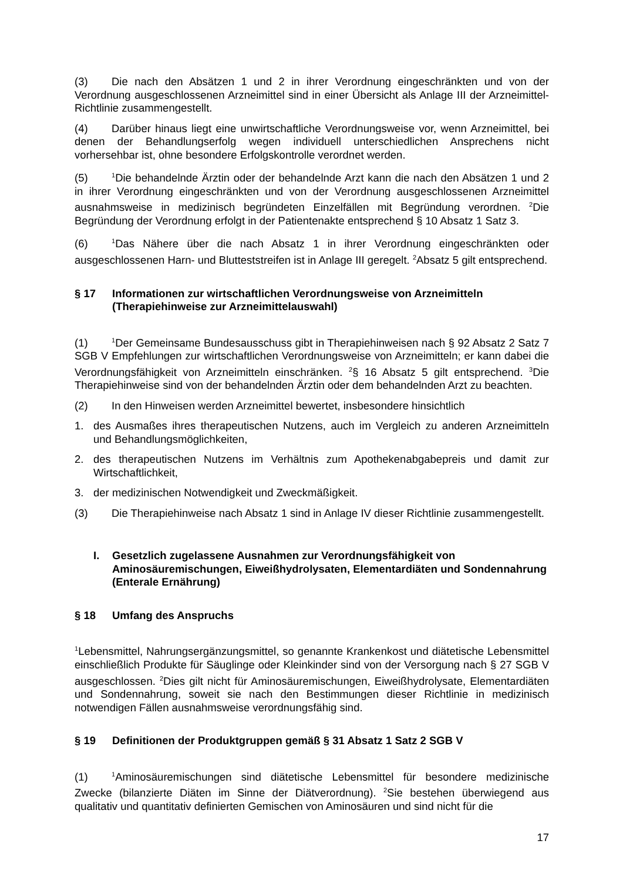(3) Die nach den Absätzen 1 und 2 in ihrer Verordnung eingeschränkten und von der Verordnung ausgeschlossenen Arzneimittel sind in einer Übersicht als Anlage III der Arzneimittel-Richtlinie zusammengestellt.
(4) Darüber hinaus liegt eine unwirtschaftliche Verordnungsweise vor, wenn Arzneimittel, bei denen der Behandlungserfolg wegen individuell unterschiedlichen Ansprechens nicht vorhersehbar ist, ohne besondere Erfolgskontrolle verordnet werden.
(5)<sup>1</sup>Die behandelnde Ärztin oder der behandelnde Arzt kann die nach den Absätzen 1 und 2 in ihrer Verordnung eingeschränkten und von der Verordnung ausgeschlossenen Arzneimittel ausnahmsweise in medizinisch begründeten Einzelfällen mit Begründung verordnen. <sup>2</sup>Die Begründung der Verordnung erfolgt in der Patientenakte entsprechend § 10 Absatz 1 Satz 3.
(6)<sup>1</sup>Das Nähere über die nach Absatz 1 in ihrer Verordnung eingeschränkten oder ausgeschlossenen Harn- und Blutteststreifen ist in Anlage III geregelt. <sup>2</sup>Absatz 5 gilt entsprechend.
§ 17 Informationen zur wirtschaftlichen Verordnungsweise von Arzneimitteln (Therapiehinweise zur Arzneimittelauswahl)
(1)<sup>1</sup>Der Gemeinsame Bundesausschuss gibt in Therapiehinweisen nach § 92 Absatz 2 Satz 7 SGB V Empfehlungen zur wirtschaftlichen Verordnungsweise von Arzneimitteln; er kann dabei die Verordnungsfähigkeit von Arzneimitteln einschränken. <sup>2</sup>§ 16 Absatz 5 gilt entsprechend. <sup>3</sup>Die Therapiehinweise sind von der behandelnden Ärztin oder dem behandelnden Arzt zu beachten.
(2) In den Hinweisen werden Arzneimittel bewertet, insbesondere hinsichtlich
1. des Ausmaßes ihres therapeutischen Nutzens, auch im Vergleich zu anderen Arzneimitteln und Behandlungsmöglichkeiten,
2. des therapeutischen Nutzens im Verhältnis zum Apothekenabgabepreis und damit zur Wirtschaftlichkeit,
3. der medizinischen Notwendigkeit und Zweckmäßigkeit.
(3) Die Therapiehinweise nach Absatz 1 sind in Anlage IV dieser Richtlinie zusammengestellt.
I. Gesetzlich zugelassene Ausnahmen zur Verordnungsfähigkeit von Aminosäuremischungen, Eiweißhydrolysaten, Elementardiäten und Sondennahrung (Enterale Ernährung)
§ 18 Umfang des Anspruchs
<sup>1</sup> Lebensmittel, Nahrungsergänzungsmittel, so genannte Krankenkost und diätetische Lebensmittel einschließlich Produkte für Säuglinge oder Kleinkinder sind von der Versorgung nach § 27 SGB V ausgeschlossen. <sup>2</sup>Dies gilt nicht für Aminosäuremischungen, Eiweißhydrolysate, Elementardiäten und Sondennahrung, soweit sie nach den Bestimmungen dieser Richtlinie in medizinisch notwendigen Fällen ausnahmsweise verordnungsfähig sind.
§ 19 Definitionen der Produktgruppen gemäß § 31 Absatz 1 Satz 2 SGB V
(1)<sup>1</sup>Aminosäuremischungen sind diätetische Lebensmittel für besondere medizinische Zwecke (bilanzierte Diäten im Sinne der Diätverordnung). <sup>2</sup>Sie bestehen überwiegend aus qualitativ und quantitativ definierten Gemischen von Aminosäuren und sind nicht für die
17